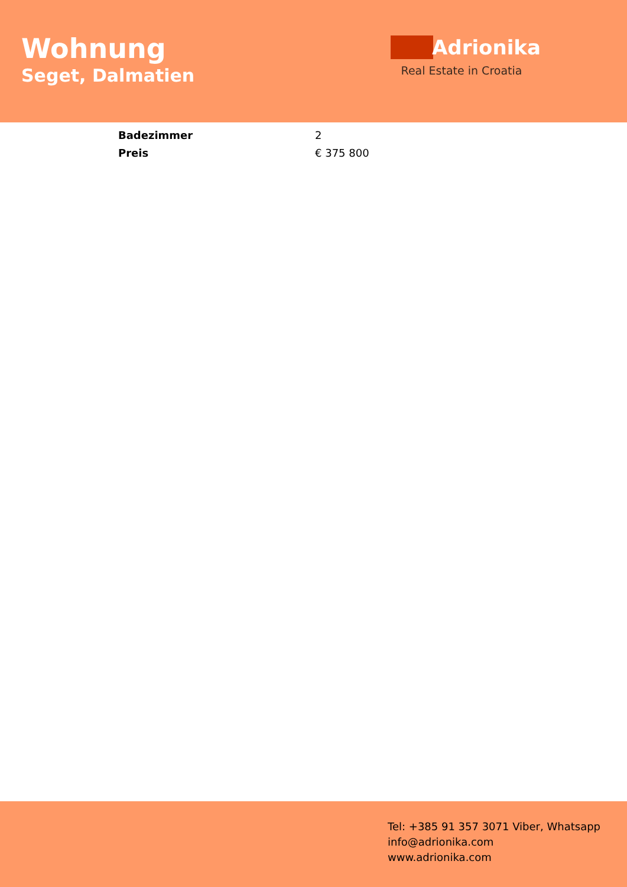Wohnung
Seget, Dalmatien
Adrionika
Real Estate in Croatia
| Badezimmer | 2 |
| Preis | € 375 800 |
Tel: +385 91 357 3071 Viber, Whatsapp
info@adrionika.com
www.adrionika.com